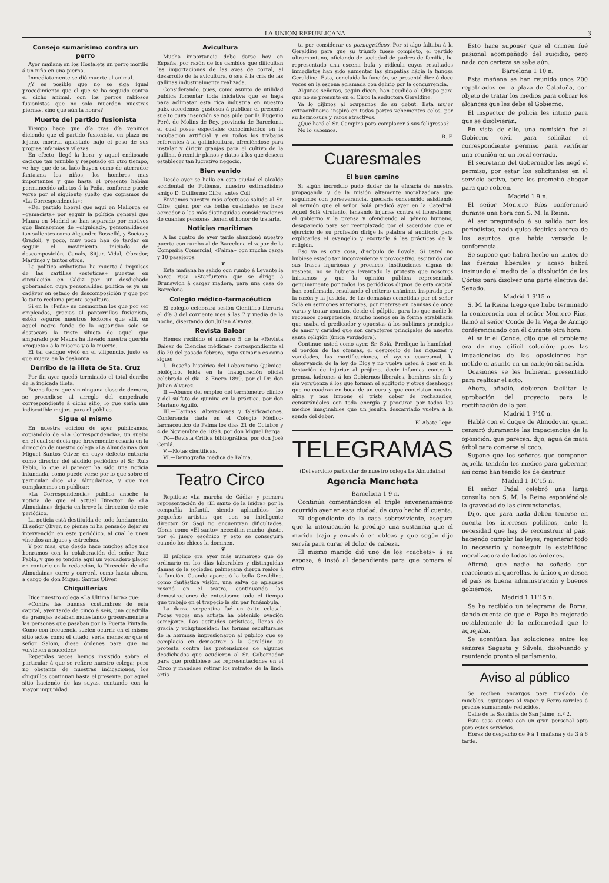LA UNION REPUBLICANA 3
Consejo sumarísimo contra un perro
Ayer mañana en los Hostalets un perro mordió á un niño en una pierna.
Inmediatamente se dió muerte al animal.
¿Y es posible que no se siga igual procedimiento que el que se ha seguido contra el dicho animal, con los perros rabiosos fusionistas que no solo muerden nuestras piernas, sino que aún la honra?
Muerte del partido fusionista
Tiempo hace que día tras día venimos diciendo que el partido fusionista, en plazo no lejano, moriría aplastado bajo el peso de sus propias infamias y vilezas.
En efecto, llegó la hora: y aquel endiosado cacique tan temible y respetado en otro tiempo, ve hoy que de su lado huyen como de aterrador fantasma los niños, los hombres mas importantes y que hasta el presente habían permanecido adictos á la Peña, conforme puede verse por el siguiente suelto que copiamos de «La Correspondencia»:
«Del partido liberal que aquí en Mallorca es «gamacista» por seguir la política general que Maura en Madrid se han separado por motivos que llamaremos de «dignidad», personalidades tan salientes como Alejandro Rosselló, y Socías y Gradolí, y poco, muy poco han de tardar en seguir el movimiento iniciado de descomposición, Canals, Sitjar, Vidal, Obrador, Martínez y tantos otros.
La política «ribotista» ha muerto á impulsos de las cartillas «estéticas» puestas en circulación en Cádiz por un desdichado gobernador, cuya personalidad política es ya un cadáver en estado de descomposición y que por lo tanto reclama pronta sepultura.
Si en la «Peña» se desmontan los que por ser empleados, gracias al pantorrillas fusionista, estén seguros nuestros lectores que allí, en aquel negro fondo de la «guarida» solo se destacará la triste silueta de aquel que amparado por Maura ha llevado nuestra querida «roqueta» á la miseria y á la muerte.
El tal cacique vivió en el vilipendio, justo es que muera en la deshonra.
Derribo de la illeta de Sta. Cruz
Por fin ayer quedó terminado el total derribo de la indicada illeta.
Bueno fuera que sin ninguna clase de demora, se procediese al arreglo del empedrado correspondiente á dicho sitio, lo que sería una indiscutible mejora para el público.
Sigue el mismo
En nuestra edición de ayer publicamos, copiándolo de «La Correspondencia», un suelto en el cual se decía que brevemente cesaría en la dirección de nuestro colega «La Almudaina» don Miguel Santos Oliver, en cuyo defecto entraría como director del aludido periódico el Sr. Ruiz Pablo, lo que al parecer ha sido una noticia infundada, como puede verse por lo que sobre el particular dice «La Almudaina», y que nos complacemos en publicar:
«La Correspondencia» publica anoche la noticia de que el actual Director de «La Almudaina» dejaría en breve la dirección de este periódico.
La noticia está destituída de todo fundamento. El señor Oliver, no piensa ni ha pensado dejar su intervención en este periódico, al cual le unen vínculos antiguos y estrechos.
Y por mas, que desde hace muchos años nos honramos con la colaboración del señor Ruiz Pablo, y que se tendría aquí un verdadero placer en contarle en la redacción, la Dirección de «La Almudaina» corre y correrá, como hasta ahora, á cargo de don Miguel Santos Oliver.
Chiquillerías
Dice nuestro colega «La Ultima Hora» que:
«Contra las buenas costumbres de esta capital, ayer tarde de cinco á seis, una cuadrilla de granujas estaban molestando groseramente á las personas que pasaban por la Puerta Pintada. Como con frecuencia suelen ocurrir en el mismo sitio actos como el citado, sería menester que el señor Salóm, diese órdenes para que no volviesen á suceder.»
Repetidas veces hemos insistido sobre el particular á que se refiere nuestro colega; pero no obstante de nuestras indicaciones, los chiquillos continuan hasta el presente, por aquel sitio haciendo de las suyas, contando con la mayor impunidad.
Avicultura
Mucha importancia debe darse hoy en España, por razón de los cambios que dificultan las importaciones de las aves de corral, al desarrollo de la avicultura, ó sea á la cría de las gallinas industrialmente realizada.
Considerando, pues, como asunto de utilidad pública fomentar toda iniciativa que se haga para aclimatar esta rica industria en nuestro país, accedemos gustosos á publicar el presente suelto cuya inserción se nos pide por D. Eugenio Peré, de Molins de Rey, provincia de Barcelona, el cual posee especiales conocimientos en la incubación artificial y en todos los trabajos referentes á la gallinicultura, ofreciéndose para instalar y dirigir granjas para el cultivo de la gallina, ó remitir planos y datos á los que deseen establecer tan lucrativo negocio.
Bien venido
Desde ayer se halla en esta ciudad el alcalde accidental de Pollensa, nuestro estimadísimo amigo D. Guillermo Cifre, antes Coll.
Enviamos nuestro más afectuoso saludo al Sr. Cifre, quien por sus bellas cualidades se hace acreedor á las más distinguidas consideraciones de cuantas personas tienen el honor de tratarle.
Noticias marítimas
A las cuatro de ayer tarde abandonó nuestro puerto con rumbo al de Barcelona el vapor de la Compañía Comercial, «Palma» con mucha carga y 10 pasajeros.
❦
Esta mañana ha salido con rumbo á Levante la barca rusa «Starfurten» que se dirige á Brunswich á cargar madera, para una casa de Barcelona.
Colegio médico-farmacéutico
El colegio celebrará sesión Científico literaria el día 3 del corriente mes á las 7 y media de la noche, disertando don Julian Alvarez.
Revista Balear
Hemos recibido el número 5 de la «Revista Balear de Ciencias médicas» correspondiente al día 20 del pasado febrero, cuyo sumario es como sigue:
I.—Reseña histórica del Laboratorio Químico-biológico, leída en la inauguración oficial celebrada el día 18 Enero 1899, por el Dr. don Julian Alvarez.
II.—Abusos del empleo del termómetro clínico y del sulfato de quinina en la práctica, por don Mariano Aguiló.
III.—Harinas: Alteraciones y falsificaciones. Conferencia dada en el Colegio Médico-farmacéutico de Palma los días 21 de Octubre y 4 de Noviembre de 1898, por don Miguel Berga.
IV.—Revista Crítica bibliográfica, por don José Cerdá.
V.—Notas científicas.
VI.—Demografía médica de Palma.
Teatro Circo
Repitiose «La marcha de Cádiz» y primera representación de «El santo de la Isidra» por la compañía infantil, siendo aplaudidos los pequeños artistas que con su inteligente director Sr. Sagi no encuentran dificultades. Obras como «El santo» necesitan mucho ajuste, por el juego escénico y esto se conseguirá cuando los chicos la dominen.
❦
El público era ayer más numeroso que de ordinario en los días laborables y distinguidas damas de la sociedad palmesana dieron realce á la función. Cuando apareció la bella Geraldine, como fantástica visión, una salva de aplausos resonó en el teatro, continuando las demostraciones de entusiasmo todo el tiempo que trabajó en el trapecio la sin par funámbula.
La danza serpentina fué un éxito colosal. Pocas veces una artista ha obtenido ovación semejante. Las actitudes artísticas, llenas de gracia y voluptuosidad; las formas esculturales de la hermosa impresionaron al público que se complació en demostrar á la Geraldine su protesta contra las pretensiones de algunos desdichados que acudieron al Sr. Gobernador para que prohibiese las representaciones en el Circo y mandase retirar los retratos de la linda artis-
ta por considerar os pornográficos. Por si algo faltaba á la Geraldine para que su triunfo fuese completo, el partido ultramontano, oficiando de sociedad de padres de familia, ha representado una escena bufa y ridícula cuyos resultados inmediatos han sido aumentar las simpatías hácia la famosa Geraldine. Esta, concluída la función, se presentó diez ó doce veces en la escena aclamada con delirio por la concurrencia.
Algunas señoras, según dicen, han acudido al Obispo para que no se presente en el Circo la seductora Geraldine.
Ya lo dijimos al ocuparnos de su debut. Esta mujer extraordinaria inspiró en todas partes vehementes celos, por su hermosura y raros atractivos.
¿Qué hará el Sr. Campins para complacer á sus feligresas?
No lo sabemos.
R. F.
Cuaresmales
El buen camino
Si algún incrédulo pudo dudar de la eficacia de nuestra propaganda y de la misión altamente moralizadora que seguimos con perseverancia, quedaría convencido asistiendo al sermón que el señor Solá predicó ayer en la Catedral. Aquel Solá virulento, lanzando injurias contra el liberalismo, el gobierno y la prensa y ofendiendo al género humano, desapareció para ser reemplazado por el sacerdote que en ejercicio de su profesión dirige la palabra al auditorio para explicarles el evangelio y exortarle á las prácticas de la religión.
Eso ya es otra cosa, discípulo de Loyola. Si usted no hubiese estado tan inconveniente y provocativo, escitando con sus frases injuriosas y procaces, instituciones dignas de respeto, no se hubiera levantado la protesta que nosotros iniciamos y que la opinión pública representada genuinamente por todos los periódicos dignos de esta capital han confirmado, resultando el criterio unánime, inspirado por la razón y la justicia, de las demasías cometidas por el señor Solá en sermones anteriores, por meterse en camisas de once varas y tratar asuntos, desde el púlpito, para los que nadie le reconoce competencia, mucho menos en la forma atrabiliaria que usaba el predicador y opuestas á los sublimes principios de amor y caridad que son caracteres principales de nuestra santa religión (única verdadera).
Continue usted como ayer, Sr. Solá, Predique la humildad, el perdón de las ofensas, el desprecio de las riquezas y vanidades, las mortificaciones, el ayuno cuaresmal, la observancia de la ley de Dios y no vuelva usted á caer en la tentación de injuriar al prójimo, decir infamias contra la prensa, ladrones á los Gobiernos liberales, hombres sin fe y sin vergüenza á los que forman el auditorio y otros desahogos que no cuadran en boca de un cura y que contristan nuestra alma y nos impone el triste deber de rechazarlos, censurándoles con toda energía y procurar por todos los medios imaginables que un jesuita descarriado vuelva á la senda del deber.
El Abate Lepe.
TELEGRAMAS
(Del servicio particular de nuestro colega La Almudaina)
Agencia Mencheta
Barcelona 1 9 n.
Continúa comentándose el triple envenenamiento ocurrido ayer en esta ciudad, de cuyo hecho dí cuenta.
El dependiente de la casa sobreviviente, asegura que la intoxicación la produjo una sustancia que el marido trajo y envolvió en obleas y que según dijo servía para curar el dolor de cabeza.
El mismo marido dió uno de los «cachets» á su esposa, é instó al dependiente para que tomara el otro.
Esto hace suponer que el crimen fué pasional acompañado del suicidio, pero nada con certeza se sabe aún.
Barcelona 1 10 n.
Esta mañana se han reunido unos 200 repatriados en la plaza de Cataluña, con objeto de tratar los medios para cobrar los alcances que les debe el Gobierno.
El inspector de policía les intimó para que se disolvieran.
En vista de ello, una comisión fué al Gobierno civil para solicitar el correspondiente permiso para verificar una reunión en un local cerrado.
El secretario del Gobernador les negó el permiso, por estar los solicitantes en el servicio activo, pero les prometió abogar para que cobren.
Madrid 1 9 n.
El señor Montero Ríos conferenció durante una hora con S. M. la Reina.
Al ser preguntado á su salida por los periodistas, nada quiso decirles acerca de los asuntos que había versado la conferencia.
Se supone que habrá hecho un tanteo de las fuerzas liberales y acaso habrá insinuado el medio de la disolución de las Córtes para disolver una parte electiva del Senado.
Madrid 1 9'15 n.
S. M. la Reina luego que hubo terminado la conferencia con el señor Montero Ríos, llamó al señor Conde de la Vega de Armijo conferenciando con él durante otra hora.
Al salir el Conde, dijo que el problema era de muy difícil solución; pues las impaciencias de las oposiciones han metido el asunto en un callejón sin salida.
Ocasiones se les hubieran presentado para realizar el acto.
Ahora, añadió, debieron facilitar la aprobación del proyecto para la rectificación de la paz.
Madrid 1 9'40 n.
Hablé con el duque de Almodovar, quien censuró duramente las impaciencias de la oposición, que parecen, dijo, agua de mata árbol para comerse el coco.
Supone que los señores que componen aquella tendrán los medios para gobernar, así como han tenido los de destruir.
Madrid 1 10'15 n.
El señor Pidal celebró una larga consulta con S. M. la Reina esponiéndola la gravedad de las circunstancias.
Dijo, que para nada deben tenerse en cuenta los intereses políticos, ante la necesidad que hay de reconstruir al país, haciendo cumplir las leyes, regenerar todo lo necesario y conseguir la estabilidad moralizadora de todas las órdenes.
Afirmó, que nadie ha soñado con reacciones ni querellas, lo único que desea el país es buena administración y buenos gobiernos.
Madrid 1 11'15 n.
Se ha recibido un telegrama de Roma, dando cuenta de que el Papa ha mejorado notablemente de la enfermedad que le aquejaba.
Se acentúan las soluciones entre los señores Sagasta y Silvela, disolviendo y reuniendo pronto el parlamento.
Aviso al público
Se reciben encargos para traslado de muebles, equipages al vapor y Ferro-carriles á precios sumamente reducidos.
Calle de la Sacristía de San Jaime, n.º 2.
Esta casa cuenta con un gran personal apto para estos servicios.
Horas de despacho de 9 á 1 mañana y de 3 á 6 tarde.